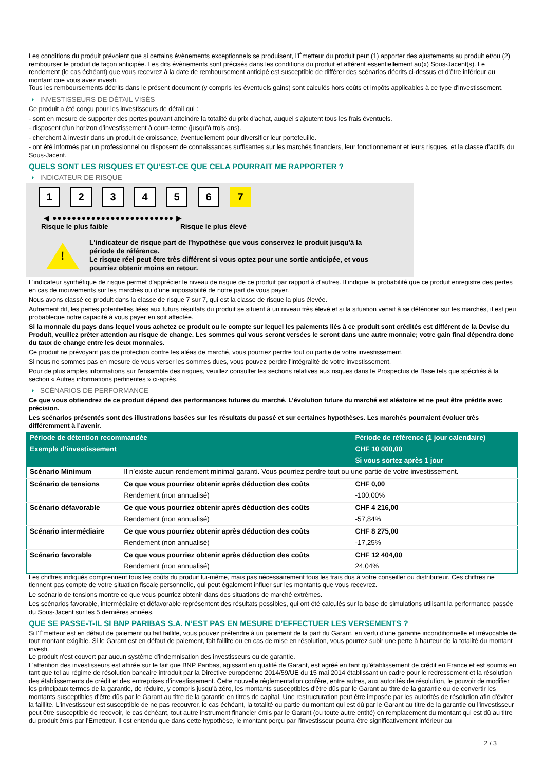Les conditions du produit prévoient que si certains évènements exceptionnels se produisent, l'Émetteur du produit peut (1) apporter des ajustements au produit et/ou (2) rembourser le produit de façon anticipée. Les dits évènements sont précisés dans les conditions du produit et afférent essentiellement au(x) Sous-Jacent(s). Le rendement (le cas échéant) que vous recevrez à la date de remboursement anticipé est susceptible de différer des scénarios décrits ci-dessus et d'être inférieur au montant que vous avez investi.
Tous les remboursements décrits dans le présent document (y compris les éventuels gains) sont calculés hors coûts et impôts applicables à ce type d'investissement.
INVESTISSEURS DE DÉTAIL VISÉS
Ce produit a été conçu pour les investisseurs de détail qui :
- sont en mesure de supporter des pertes pouvant atteindre la totalité du prix d'achat, auquel s'ajoutent tous les frais éventuels.
- disposent d'un horizon d'investissement à court-terme (jusqu'à trois ans).
- cherchent à investir dans un produit de croissance, éventuellement pour diversifier leur portefeuille.
- ont été informés par un professionnel ou disposent de connaissances suffisantes sur les marchés financiers, leur fonctionnement et leurs risques, et la classe d'actifs du Sous-Jacent.
QUELS SONT LES RISQUES ET QU’EST-CE QUE CELA POURRAIT ME RAPPORTER ?
INDICATEUR DE RISQUE
1 2 3 4 5 6 7
◀ ●●●●●●●●●●●●●●●●●●●●●●●●● ▶
Risque le plus faible Risque le plus élevé
!
L'indicateur de risque part de l'hypothèse que vous conservez le produit jusqu'à la période de référence.
Le risque réel peut être très différent si vous optez pour une sortie anticipée, et vous pourriez obtenir moins en retour.
L'indicateur synthétique de risque permet d'apprécier le niveau de risque de ce produit par rapport à d'autres. Il indique la probabilité que ce produit enregistre des pertes en cas de mouvements sur les marchés ou d'une impossibilité de notre part de vous payer.
Nous avons classé ce produit dans la classe de risque 7 sur 7, qui est la classe de risque la plus élevée.
Autrement dit, les pertes potentielles liées aux futurs résultats du produit se situent à un niveau très élevé et si la situation venait à se détériorer sur les marchés, il est peu probableque notre capacité à vous payer en soit affectée.
Si la monnaie du pays dans lequel vous achetez ce produit ou le compte sur lequel les paiements liés à ce produit sont crédités est différent de la Devise du Produit, veuillez prêter attention au risque de change. Les sommes qui vous seront versées le seront dans une autre monnaie; votre gain final dépendra donc du taux de change entre les deux monnaies.
Ce produit ne prévoyant pas de protection contre les aléas de marché, vous pourriez perdre tout ou partie de votre investissement.
Si nous ne sommes pas en mesure de vous verser les sommes dues, vous pouvez perdre l'intégralité de votre investissement.
Pour de plus amples informations sur l'ensemble des risques, veuillez consulter les sections relatives aux risques dans le Prospectus de Base tels que spécifiés à la section « Autres informations pertinentes » ci-après.
SCÉNARIOS DE PERFORMANCE
Ce que vous obtiendrez de ce produit dépend des performances futures du marché. L’évolution future du marché est aléatoire et ne peut être prédite avec précision.
Les scénarios présentés sont des illustrations basées sur les résultats du passé et sur certaines hypothèses. Les marchés pourraient évoluer très différemment à l’avenir.
| Période de détention recommandée | | Période de référence (1 jour calendaire) |
| --- | --- | --- |
| Exemple d’investissement | | CHF 10 000,00 |
| | | Si vous sortez après 1 jour |
| Scénario Minimum | Il n’existe aucun rendement minimal garanti. Vous pourriez perdre tout ou une partie de votre investissement. | |
| Scénario de tensions | Ce que vous pourriez obtenir après déduction des coûts | CHF 0,00 |
| | Rendement (non annualisé) | -100,00% |
| Scénario défavorable | Ce que vous pourriez obtenir après déduction des coûts | CHF 4 216,00 |
| | Rendement (non annualisé) | -57,84% |
| Scénario intermédiaire | Ce que vous pourriez obtenir après déduction des coûts | CHF 8 275,00 |
| | Rendement (non annualisé) | -17,25% |
| Scénario favorable | Ce que vous pourriez obtenir après déduction des coûts | CHF 12 404,00 |
| | Rendement (non annualisé) | 24,04% |
Les chiffres indiqués comprennent tous les coûts du produit lui-même, mais pas nécessairement tous les frais dus à votre conseiller ou distributeur. Ces chiffres ne tiennent pas compte de votre situation fiscale personnelle, qui peut également influer sur les montants que vous recevrez.
Le scénario de tensions montre ce que vous pourriez obtenir dans des situations de marché extrêmes.
Les scénarios favorable, intermédiaire et défavorable représentent des résultats possibles, qui ont été calculés sur la base de simulations utilisant la performance passée du Sous-Jacent sur les 5 dernières années.
QUE SE PASSE-T-IL SI BNP PARIBAS S.A. N’EST PAS EN MESURE D’EFFECTUER LES VERSEMENTS ?
Si l'Émetteur est en défaut de paiement ou fait faillite, vous pouvez prétendre à un paiement de la part du Garant, en vertu d'une garantie inconditionnelle et irrévocable de tout montant exigible. Si le Garant est en défaut de paiement, fait faillite ou en cas de mise en résolution, vous pourrez subir une perte à hauteur de la totalité du montant investi.
Le produit n'est couvert par aucun système d'indemnisation des investisseurs ou de garantie.
L'attention des investisseurs est attirée sur le fait que BNP Paribas, agissant en qualité de Garant, est agréé en tant qu'établissement de crédit en France et est soumis en tant que tel au régime de résolution bancaire introduit par la Directive européenne 2014/59/UE du 15 mai 2014 établissant un cadre pour le redressement et la résolution des établissements de crédit et des entreprises d'investissement. Cette nouvelle réglementation confère, entre autres, aux autorités de résolution, le pouvoir de modifier les principaux termes de la garantie, de réduire, y compris jusqu'à zéro, les montants susceptibles d'être dûs par le Garant au titre de la garantie ou de convertir les montants susceptibles d'être dûs par le Garant au titre de la garantie en titres de capital. Une restructuration peut être imposée par les autorités de résolution afin d'éviter la faillite. L'investisseur est susceptible de ne pas recouvrer, le cas échéant, la totalité ou partie du montant qui est dû par le Garant au titre de la garantie ou l'investisseur peut être susceptible de recevoir, le cas échéant, tout autre instrument financier émis par le Garant (ou toute autre entité) en remplacement du montant qui est dû au titre du produit émis par l'Emetteur. Il est entendu que dans cette hypothèse, le montant perçu par l'investisseur pourra être significativement inférieur au
2 / 3